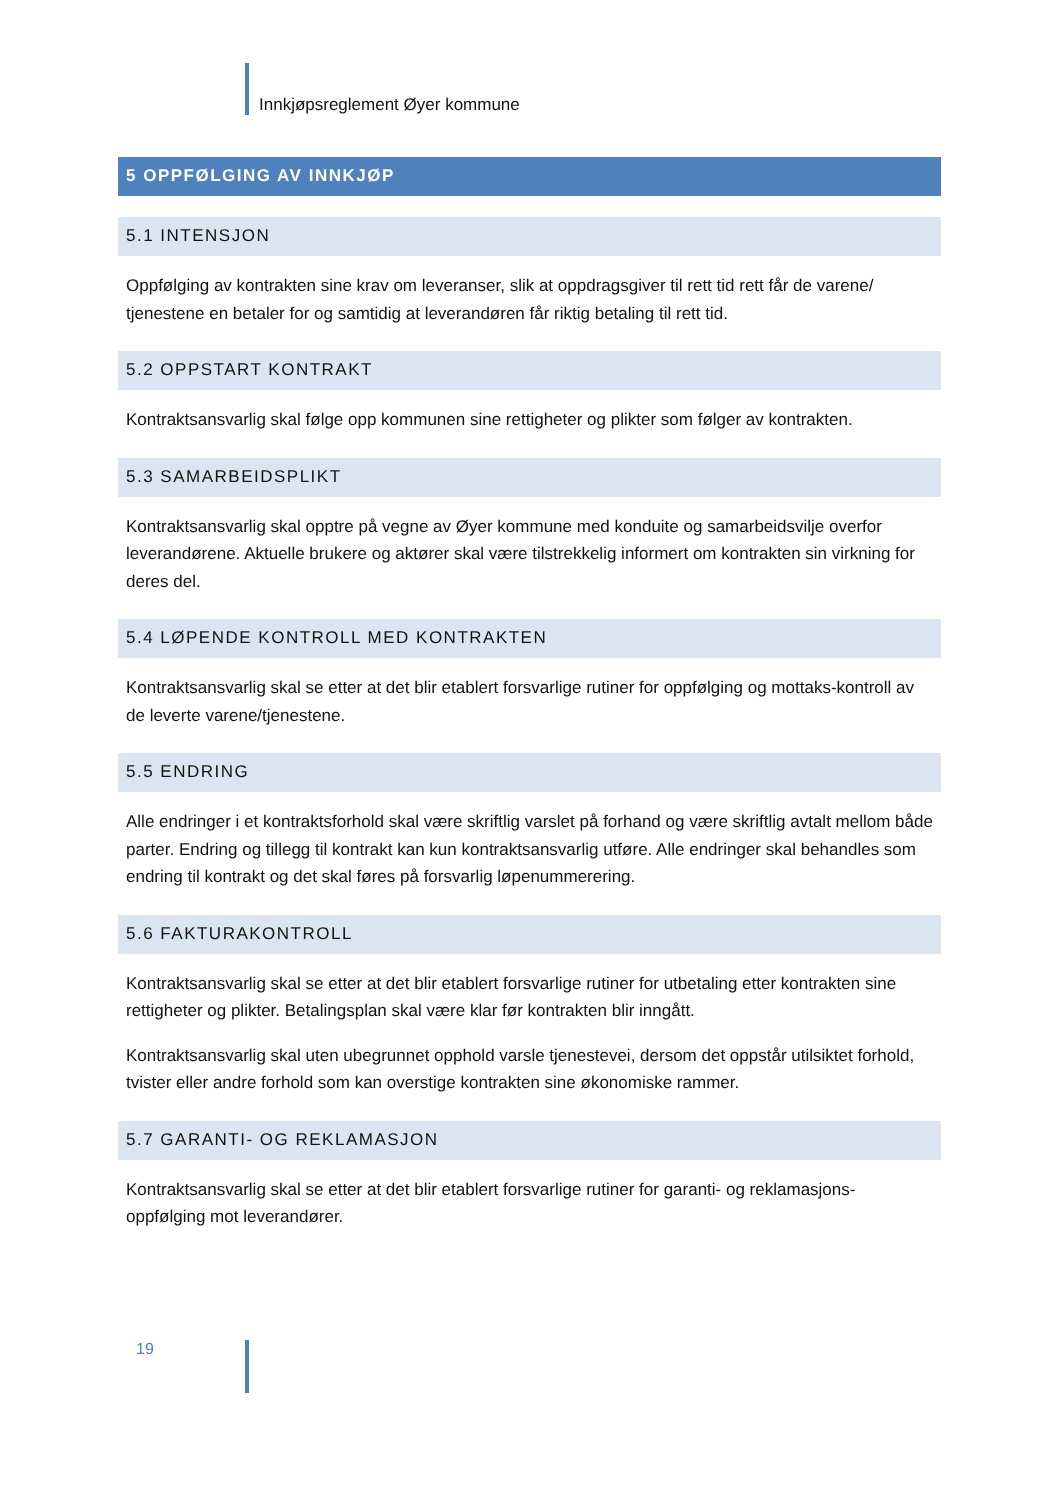Innkjøpsreglement Øyer kommune
5 OPPFØLGING AV INNKJØP
5.1 INTENSJON
Oppfølging av kontrakten sine krav om leveranser, slik at oppdragsgiver til rett tid rett får de varene/ tjenestene en betaler for og samtidig at leverandøren får riktig betaling til rett tid.
5.2 OPPSTART KONTRAKT
Kontraktsansvarlig skal følge opp kommunen sine rettigheter og plikter som følger av kontrakten.
5.3 SAMARBEIDSPLIKT
Kontraktsansvarlig skal opptre på vegne av Øyer kommune med konduite og samarbeidsvilje overfor leverandørene. Aktuelle brukere og aktører skal være tilstrekkelig informert om kontrakten sin virkning for deres del.
5.4 LØPENDE KONTROLL MED KONTRAKTEN
Kontraktsansvarlig skal se etter at det blir etablert forsvarlige rutiner for oppfølging og mottaks-kontroll av de leverte varene/tjenestene.
5.5 ENDRING
Alle endringer i et kontraktsforhold skal være skriftlig varslet på forhand og være skriftlig avtalt mellom både parter. Endring og tillegg til kontrakt kan kun kontraktsansvarlig utføre. Alle endringer skal behandles som endring til kontrakt og det skal føres på forsvarlig løpenummerering.
5.6 FAKTURAKONTROLL
Kontraktsansvarlig skal se etter at det blir etablert forsvarlige rutiner for utbetaling etter kontrakten sine rettigheter og plikter. Betalingsplan skal være klar før kontrakten blir inngått.
Kontraktsansvarlig skal uten ubegrunnet opphold varsle tjenestevei, dersom det oppstår utilsiktet forhold, tvister eller andre forhold som kan overstige kontrakten sine økonomiske rammer.
5.7 GARANTI- OG REKLAMASJON
Kontraktsansvarlig skal se etter at det blir etablert forsvarlige rutiner for garanti- og reklamasjons-oppfølging mot leverandører.
19